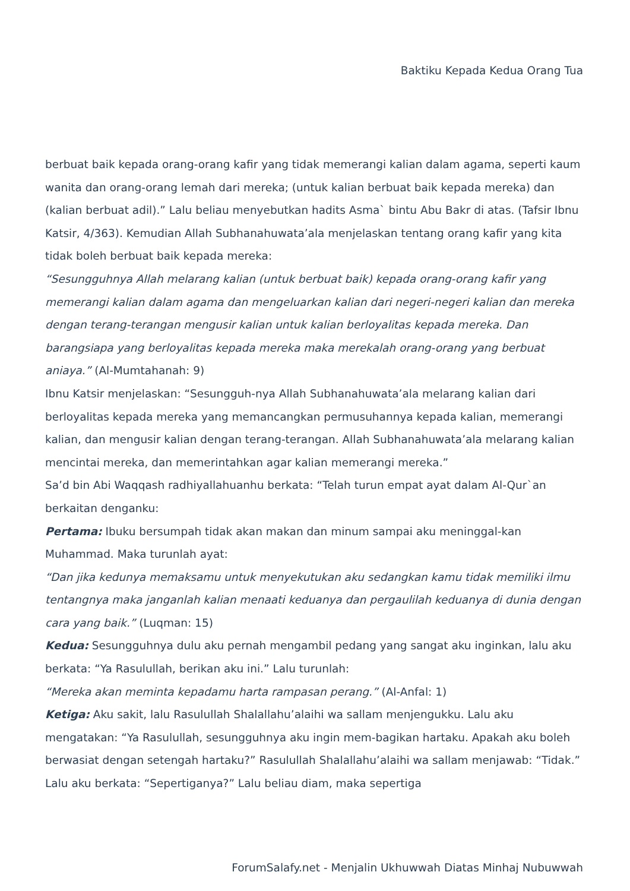Baktiku Kepada Kedua Orang Tua
berbuat baik kepada orang-orang kafir yang tidak memerangi kalian dalam agama, seperti kaum wanita dan orang-orang lemah dari mereka; (untuk kalian berbuat baik kepada mereka) dan (kalian berbuat adil).” Lalu beliau menyebutkan hadits Asma` bintu Abu Bakr di atas. (Tafsir Ibnu Katsir, 4/363). Kemudian Allah Subhanahuwata’ala menjelaskan tentang orang kafir yang kita tidak boleh berbuat baik kepada mereka:
“Sesungguhnya Allah melarang kalian (untuk berbuat baik) kepada orang-orang kafir yang memerangi kalian dalam agama dan mengeluarkan kalian dari negeri-negeri kalian dan mereka dengan terang-terangan mengusir kalian untuk kalian berloyalitas kepada mereka. Dan barangsiapa yang berloyalitas kepada mereka maka merekalah orang-orang yang berbuat aniaya.” (Al-Mumtahanah: 9)
Ibnu Katsir menjelaskan: “Sesungguh-nya Allah Subhanahuwata’ala melarang kalian dari berloyalitas kepada mereka yang memancangkan permusuhannya kepada kalian, memerangi kalian, dan mengusir kalian dengan terang-terangan. Allah Subhanahuwata’ala melarang kalian mencintai mereka, dan memerintahkan agar kalian memerangi mereka.”
Sa’d bin Abi Waqqash radhiyallahuanhu berkata: “Telah turun empat ayat dalam Al-Qur`an berkaitan denganku:
Pertama: Ibuku bersumpah tidak akan makan dan minum sampai aku meninggal-kan Muhammad. Maka turunlah ayat:
“Dan jika kedunya memaksamu untuk menyekutukan aku sedangkan kamu tidak memiliki ilmu tentangnya maka janganlah kalian menaati keduanya dan pergaulilah keduanya di dunia dengan cara yang baik.” (Luqman: 15)
Kedua: Sesungguhnya dulu aku pernah mengambil pedang yang sangat aku inginkan, lalu aku berkata: “Ya Rasulullah, berikan aku ini.” Lalu turunlah:
“Mereka akan meminta kepadamu harta rampasan perang.” (Al-Anfal: 1)
Ketiga: Aku sakit, lalu Rasulullah Shalallahu’alaihi wa sallam menjengukku. Lalu aku mengatakan: “Ya Rasulullah, sesungguhnya aku ingin mem-bagikan hartaku. Apakah aku boleh berwasiat dengan setengah hartaku?” Rasulullah Shalallahu’alaihi wa sallam menjawab: “Tidak.” Lalu aku berkata: “Sepertiganya?” Lalu beliau diam, maka sepertiga
ForumSalafy.net - Menjalin Ukhuwwah Diatas Minhaj Nubuwwah